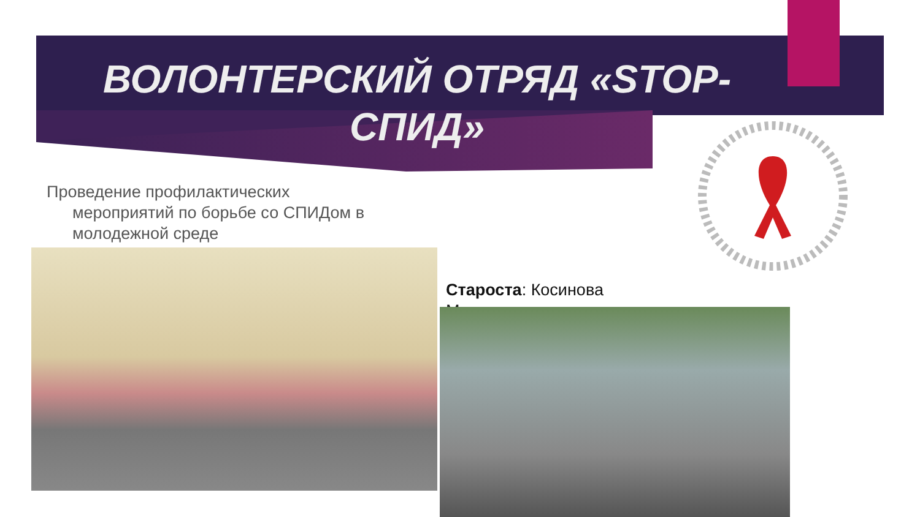ВОЛОНТЕРСКИЙ ОТРЯД «STOP-СПИД»
Проведение профилактических мероприятий по борьбе со СПИДом в молодежной среде
Староста: Косинова Мария